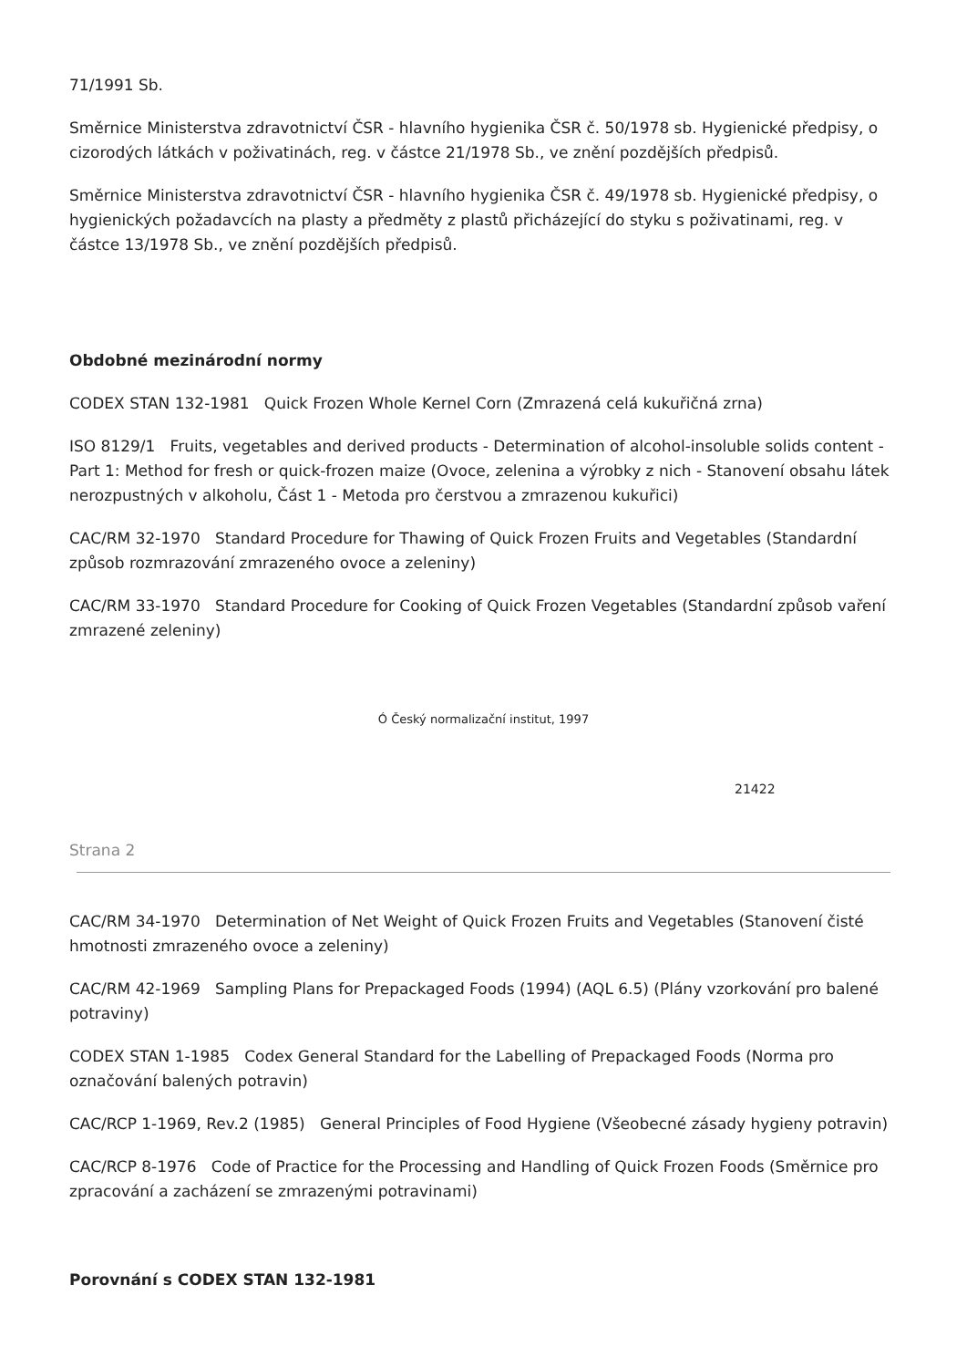71/1991 Sb.
Směrnice Ministerstva zdravotnictví ČSR - hlavního hygienika ČSR č. 50/1978 sb. Hygienické předpisy, o cizorodých látkách v poživatinách, reg. v částce 21/1978 Sb., ve znění pozdějších předpisů.
Směrnice Ministerstva zdravotnictví ČSR - hlavního hygienika ČSR č. 49/1978 sb. Hygienické předpisy, o hygienických požadavcích na plasty a předměty z plastů přicházející do styku s poživatinami, reg. v částce 13/1978 Sb., ve znění pozdějších předpisů.
Obdobné mezinárodní normy
CODEX STAN 132-1981 Quick Frozen Whole Kernel Corn (Zmrazená celá kukuřičná zrna)
ISO 8129/1 Fruits, vegetables and derived products - Determination of alcohol-insoluble solids content - Part 1: Method for fresh or quick-frozen maize (Ovoce, zelenina a výrobky z nich - Stanovení obsahu látek nerozpustných v alkoholu, Část 1 - Metoda pro čerstvou a zmrazenou kukuřici)
CAC/RM 32-1970 Standard Procedure for Thawing of Quick Frozen Fruits and Vegetables (Standardní způsob rozmrazování zmrazeného ovoce a zeleniny)
CAC/RM 33-1970 Standard Procedure for Cooking of Quick Frozen Vegetables (Standardní způsob vaření zmrazené zeleniny)
Ó Český normalizační institut, 1997
21422
Strana 2
CAC/RM 34-1970 Determination of Net Weight of Quick Frozen Fruits and Vegetables (Stanovení čisté hmotnosti zmrazeného ovoce a zeleniny)
CAC/RM 42-1969 Sampling Plans for Prepackaged Foods (1994) (AQL 6.5) (Plány vzorkování pro balené potraviny)
CODEX STAN 1-1985 Codex General Standard for the Labelling of Prepackaged Foods (Norma pro označování balených potravin)
CAC/RCP 1-1969, Rev.2 (1985) General Principles of Food Hygiene (Všeobecné zásady hygieny potravin)
CAC/RCP 8-1976 Code of Practice for the Processing and Handling of Quick Frozen Foods (Směrnice pro zpracování a zacházení se zmrazenými potravinami)
Porovnání s CODEX STAN 132-1981